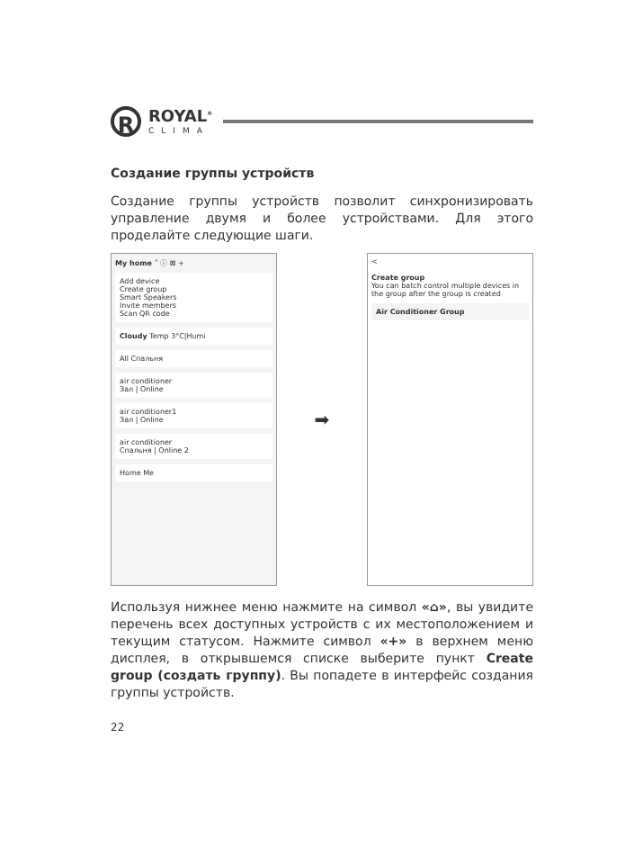R
ROYAL<sup>®</sup>
CLIMA
Создание группы устройств
Создание группы устройств позволит синхронизировать управление двумя и более устройствами. Для этого проделайте следующие шаги.
My home ˅ ⓘ ⊠ +
Add device
Create group
Smart Speakers
Invite members
Scan QR code
Cloudy Temp 3°C|Humi
All Спальня
air conditioner
Зал | Online
air conditioner1
Зал | Online
air conditioner
Спальня | Online 2
Home Me
➡
<
Create group
You can batch control multiple devices in the group after the group is created
Air Conditioner Group
Используя нижнее меню нажмите на символ «⌂», вы увидите перечень всех доступных устройств с их местоположением и текущим статусом. Нажмите символ «+» в верхнем меню дисплея, в открывшемся списке выберите пункт Create group (создать группу). Вы попадете в интерфейс создания группы устройств.
22